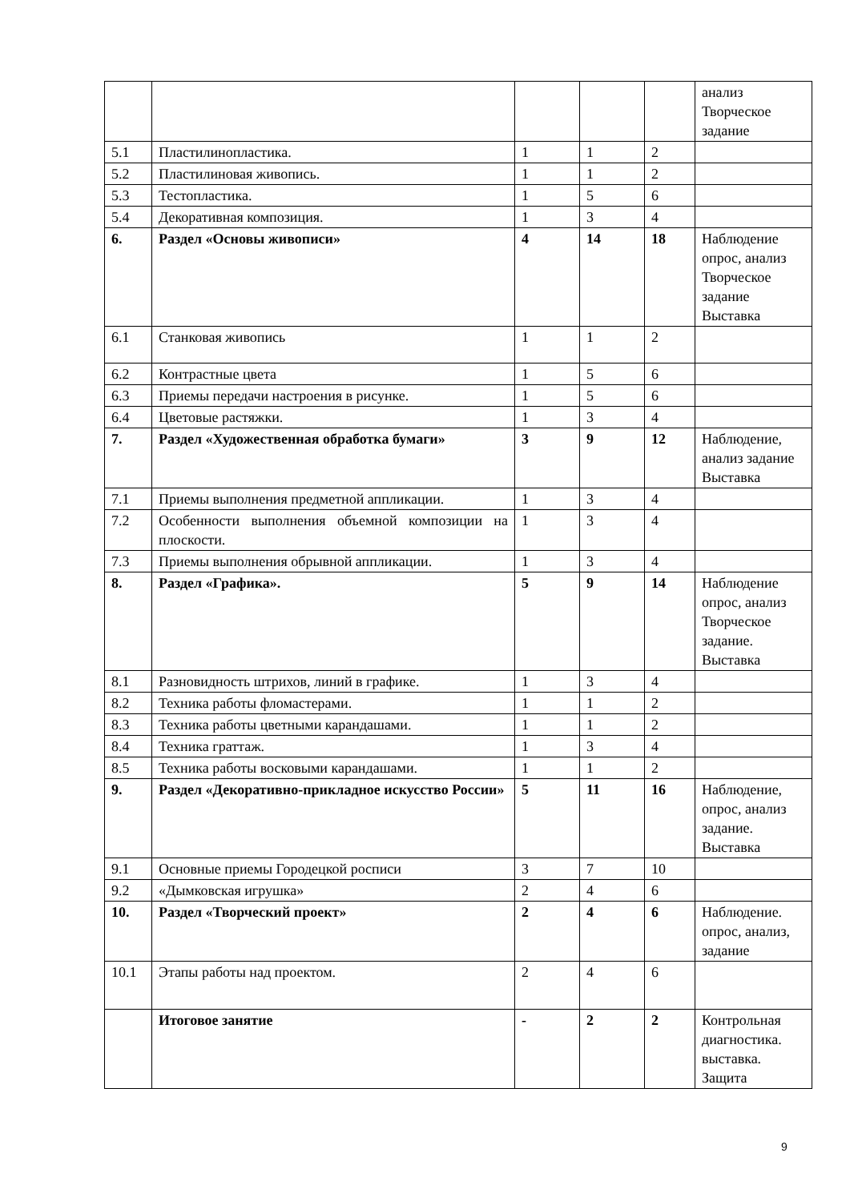| | | | | | анализ Творческое задание |
| 5.1 | Пластилинопластика. | 1 | 1 | 2 | |
| 5.2 | Пластилиновая живопись. | 1 | 1 | 2 | |
| 5.3 | Тестопластика. | 1 | 5 | 6 | |
| 5.4 | Декоративная композиция. | 1 | 3 | 4 | |
| 6. | Раздел «Основы живописи» | 4 | 14 | 18 | Наблюдение опрос, анализ Творческое задание Выставка |
| 6.1 | Станковая живопись | 1 | 1 | 2 | |
| 6.2 | Контрастные цвета | 1 | 5 | 6 | |
| 6.3 | Приемы передачи настроения в рисунке. | 1 | 5 | 6 | |
| 6.4 | Цветовые растяжки. | 1 | 3 | 4 | |
| 7. | Раздел «Художественная обработка бумаги» | 3 | 9 | 12 | Наблюдение, анализ задание Выставка |
| 7.1 | Приемы выполнения предметной аппликации. | 1 | 3 | 4 | |
| 7.2 | Особенности выполнения объемной композиции на плоскости. | 1 | 3 | 4 | |
| 7.3 | Приемы выполнения обрывной аппликации. | 1 | 3 | 4 | |
| 8. | Раздел «Графика». | 5 | 9 | 14 | Наблюдение опрос, анализ Творческое задание. Выставка |
| 8.1 | Разновидность штрихов, линий в графике. | 1 | 3 | 4 | |
| 8.2 | Техника работы фломастерами. | 1 | 1 | 2 | |
| 8.3 | Техника работы цветными карандашами. | 1 | 1 | 2 | |
| 8.4 | Техника граттаж. | 1 | 3 | 4 | |
| 8.5 | Техника работы восковыми карандашами. | 1 | 1 | 2 | |
| 9. | Раздел «Декоративно-прикладное искусство России» | 5 | 11 | 16 | Наблюдение, опрос, анализ задание. Выставка |
| 9.1 | Основные приемы Городецкой росписи | 3 | 7 | 10 | |
| 9.2 | «Дымковская игрушка» | 2 | 4 | 6 | |
| 10. | Раздел «Творческий проект» | 2 | 4 | 6 | Наблюдение. опрос, анализ, задание |
| 10.1 | Этапы работы над проектом. | 2 | 4 | 6 | |
| | Итоговое занятие | - | 2 | 2 | Контрольная диагностика. выставка. Защита |
9